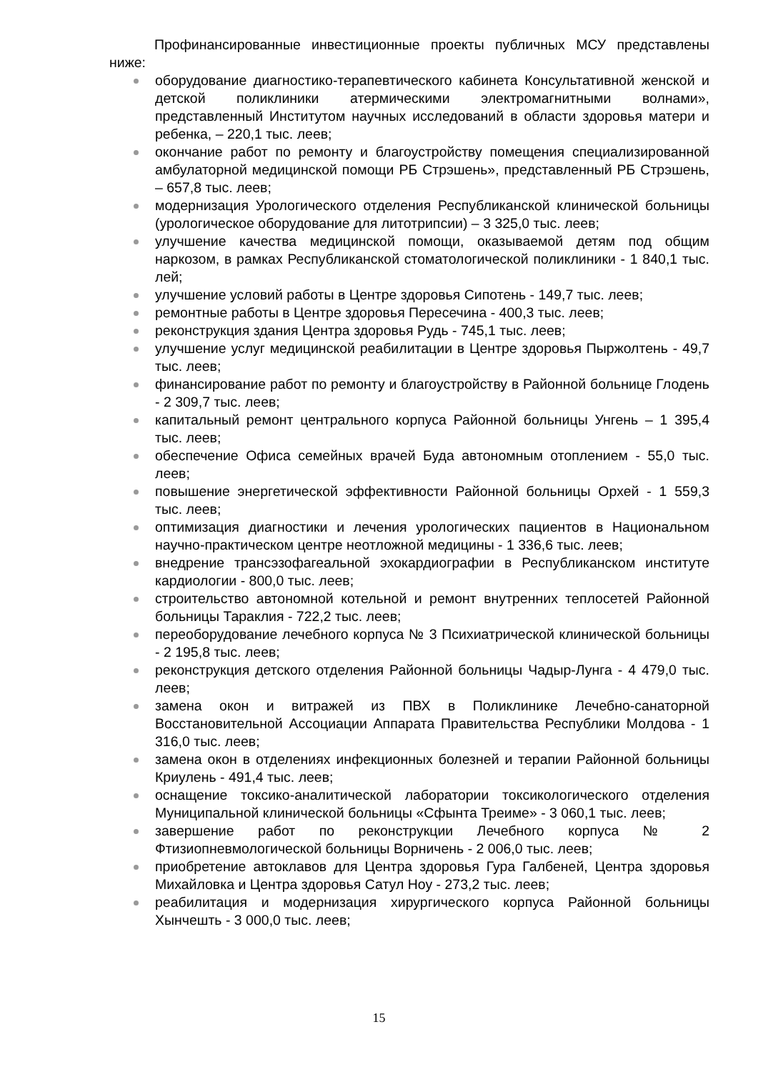Профинансированные инвестиционные проекты публичных МСУ представлены ниже:
оборудование диагностико-терапевтического кабинета Консультативной женской и детской поликлиники атермическими электромагнитными волнами», представленный Институтом научных исследований в области здоровья матери и ребенка, – 220,1 тыс. леев;
окончание работ по ремонту и благоустройству помещения специализированной амбулаторной медицинской помощи РБ Стрэшень», представленный РБ Стрэшень, – 657,8 тыс. леев;
модернизация Урологического отделения Республиканской клинической больницы (урологическое оборудование для литотрипсии) – 3 325,0 тыс. леев;
улучшение качества медицинской помощи, оказываемой детям под общим наркозом, в рамках Республиканской стоматологической поликлиники - 1 840,1 тыс. лей;
улучшение условий работы в Центре здоровья Сипотень - 149,7 тыс. леев;
ремонтные работы в Центре здоровья Пересечина - 400,3 тыс. леев;
реконструкция здания Центра здоровья Рудь - 745,1 тыс. леев;
улучшение услуг медицинской реабилитации в Центре здоровья Пыржолтень - 49,7 тыс. леев;
финансирование работ по ремонту и благоустройству в Районной больнице Глодень - 2 309,7 тыс. леев;
капитальный ремонт центрального корпуса Районной больницы Унгень – 1 395,4 тыс. леев;
обеспечение Офиса семейных врачей Буда автономным отоплением - 55,0 тыс. леев;
повышение энергетической эффективности Районной больницы Орхей - 1 559,3 тыс. леев;
оптимизация диагностики и лечения урологических пациентов в Национальном научно-практическом центре неотложной медицины - 1 336,6 тыс. леев;
внедрение трансэзофагеальной эхокардиографии в Республиканском институте кардиологии - 800,0 тыс. леев;
строительство автономной котельной и ремонт внутренних теплосетей Районной больницы Тараклия - 722,2 тыс. леев;
переоборудование лечебного корпуса № 3 Психиатрической клинической больницы - 2 195,8 тыс. леев;
реконструкция детского отделения Районной больницы Чадыр-Лунга - 4 479,0 тыс. леев;
замена окон и витражей из ПВХ в Поликлинике Лечебно-санаторной Восстановительной Ассоциации Аппарата Правительства Республики Молдова - 1 316,0 тыс. леев;
замена окон в отделениях инфекционных болезней и терапии Районной больницы Криулень - 491,4 тыс. леев;
оснащение токсико-аналитической лаборатории токсикологического отделения Муниципальной клинической больницы «Сфынта Треиме» - 3 060,1 тыс. леев;
завершение работ по реконструкции Лечебного корпуса № 2 Фтизиопневмологической больницы Ворничень - 2 006,0 тыс. леев;
приобретение автоклавов для Центра здоровья Гура Галбеней, Центра здоровья Михайловка и Центра здоровья Сатул Ноу - 273,2 тыс. леев;
реабилитация и модернизация хирургического корпуса Районной больницы Хынчешть - 3 000,0 тыс. леев;
15